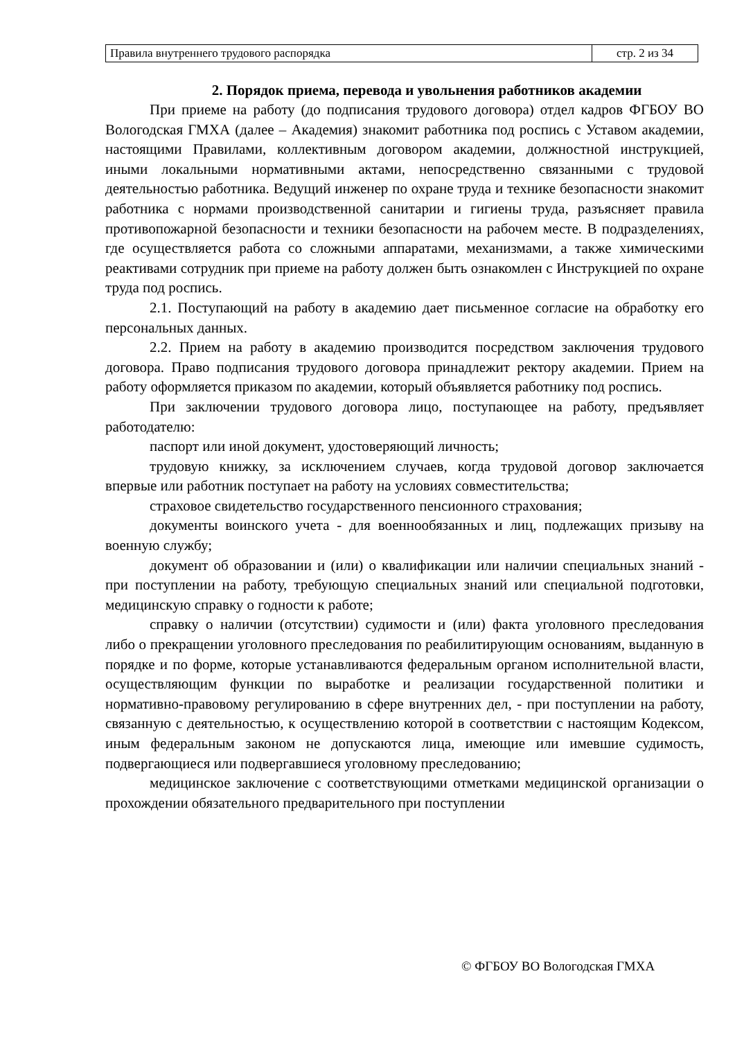| Правила внутреннего трудового распорядка | стр. 2 из 34 |
2. Порядок приема, перевода и увольнения работников академии
При приеме на работу (до подписания трудового договора) отдел кадров ФГБОУ ВО Вологодская ГМХА (далее – Академия) знакомит работника под роспись с Уставом академии, настоящими Правилами, коллективным договором академии, должностной инструкцией, иными локальными нормативными актами, непосредственно связанными с трудовой деятельностью работника. Ведущий инженер по охране труда и технике безопасности знакомит работника с нормами производственной санитарии и гигиены труда, разъясняет правила противопожарной безопасности и техники безопасности на рабочем месте. В подразделениях, где осуществляется работа со сложными аппаратами, механизмами, а также химическими реактивами сотрудник при приеме на работу должен быть ознакомлен с Инструкцией по охране труда под роспись.
2.1. Поступающий на работу в академию дает письменное согласие на обработку его персональных данных.
2.2. Прием на работу в академию производится посредством заключения трудового договора. Право подписания трудового договора принадлежит ректору академии. Прием на работу оформляется приказом по академии, который объявляется работнику под роспись.
При заключении трудового договора лицо, поступающее на работу, предъявляет работодателю:
паспорт или иной документ, удостоверяющий личность;
трудовую книжку, за исключением случаев, когда трудовой договор заключается впервые или работник поступает на работу на условиях совместительства;
страховое свидетельство государственного пенсионного страхования;
документы воинского учета - для военнообязанных и лиц, подлежащих призыву на военную службу;
документ об образовании и (или) о квалификации или наличии специальных знаний - при поступлении на работу, требующую специальных знаний или специальной подготовки, медицинскую справку о годности к работе;
справку о наличии (отсутствии) судимости и (или) факта уголовного преследования либо о прекращении уголовного преследования по реабилитирующим основаниям, выданную в порядке и по форме, которые устанавливаются федеральным органом исполнительной власти, осуществляющим функции по выработке и реализации государственной политики и нормативно-правовому регулированию в сфере внутренних дел, - при поступлении на работу, связанную с деятельностью, к осуществлению которой в соответствии с настоящим Кодексом, иным федеральным законом не допускаются лица, имеющие или имевшие судимость, подвергающиеся или подвергавшиеся уголовному преследованию;
медицинское заключение с соответствующими отметками медицинской организации о прохождении обязательного предварительного при поступлении
© ФГБОУ ВО Вологодская ГМХА